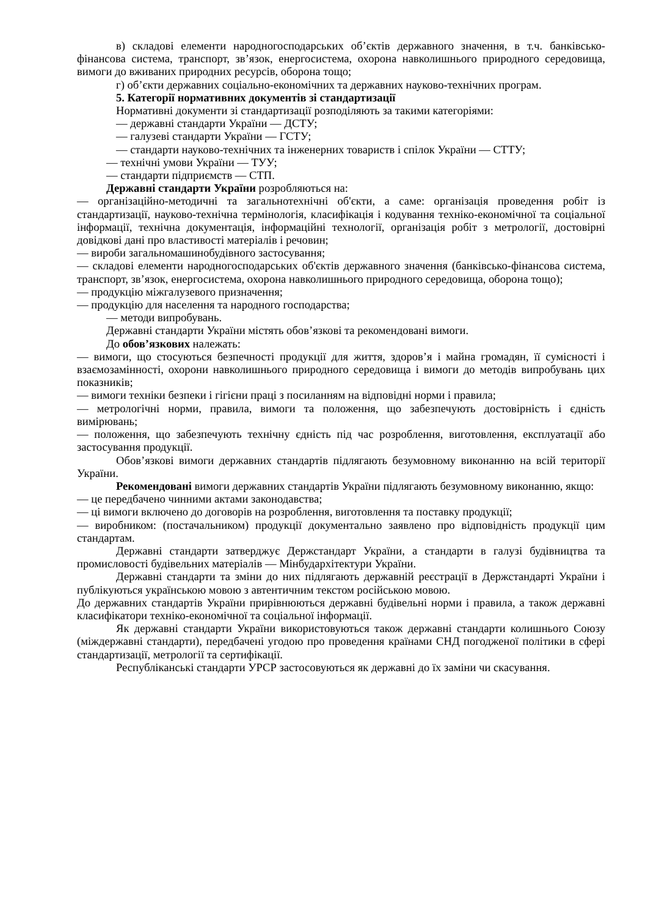в) складові елементи народногосподарських об’єктів державного значення, в т.ч. банківсько-фінансова система, транспорт, зв’язок, енергосистема, охорона навколишнього природного середовища, вимоги до вживаних природних ресурсів, оборона тощо;
г) об’єкти державних соціально-економічних та державних науково-технічних програм.
5. Категорії нормативних документів зі стандартизації
Нормативні документи зі стандартизації розподіляють за такими категоріями:
— державні стандарти України — ДСТУ;
— галузеві стандарти України — ГСТУ;
— стандарти науково-технічних та інженерних товариств і спілок України — СТТУ;
— технічні умови України — ТУУ;
— стандарти підприємств — СТП.
Державні стандарти України розробляються на:
— організаційно-методичні та загальнотехнічні об'єкти, а саме: організація проведення робіт із стандартизації, науково-технічна термінологія, класифікація і кодування техніко-економічної та соціальної інформації, технічна документація, інформаційні технології, організація робіт з метрології, достовірні довідкові дані про властивості матеріалів і речовин;
— вироби загальномашинобудівного застосування;
— складові елементи народногосподарських об'єктів державного значення (банківсько-фінансова система, транспорт, зв’язок, енергосистема, охорона навколишнього природного середовища, оборона тощо);
— продукцію міжгалузевого призначення;
— продукцію для населення та народного господарства;
— методи випробувань.
Державні стандарти України містять обов’язкові та рекомендовані вимоги.
До обов’язкових належать:
— вимоги, що стосуються безпечності продукції для життя, здоров’я і майна громадян, її сумісності і взаємозамінності, охорони навколишнього природного середовища і вимоги до методів випробувань цих показників;
— вимоги техніки безпеки і гігієни праці з посиланням на відповідні норми і правила;
— метрологічні норми, правила, вимоги та положення, що забезпечують достовірність і єдність вимірювань;
— положення, що забезпечують технічну єдність під час розроблення, виготовлення, експлуатації або застосування продукції.
Обов’язкові вимоги державних стандартів підлягають безумовному виконанню на всій території України.
Рекомендовані вимоги державних стандартів України підлягають безумовному виконанню, якщо:
— це передбачено чинними актами законодавства;
— ці вимоги включено до договорів на розроблення, виготовлення та поставку продукції;
— виробником: (постачальником) продукції документально заявлено про відповідність продукції цим стандартам.
Державні стандарти затверджує Держстандарт України, а стандарти в галузі будівництва та промисловості будівельних матеріалів — Мінбудархітектури України.
Державні стандарти та зміни до них підлягають державній реєстрації в Держстандарті України і публікуються українською мовою з автентичним текстом російською мовою.
До державних стандартів України прирівнюються державні будівельні норми і правила, а також державні класифікатори техніко-економічної та соціальної інформації.
Як державні стандарти України використовуються також державні стандарти колишнього Союзу (міждержавні стандарти), передбачені угодою про проведення країнами СНД погодженої політики в сфері стандартизації, метрології та сертифікації.
Республіканські стандарти УРСР застосовуються як державні до їх заміни чи скасування.